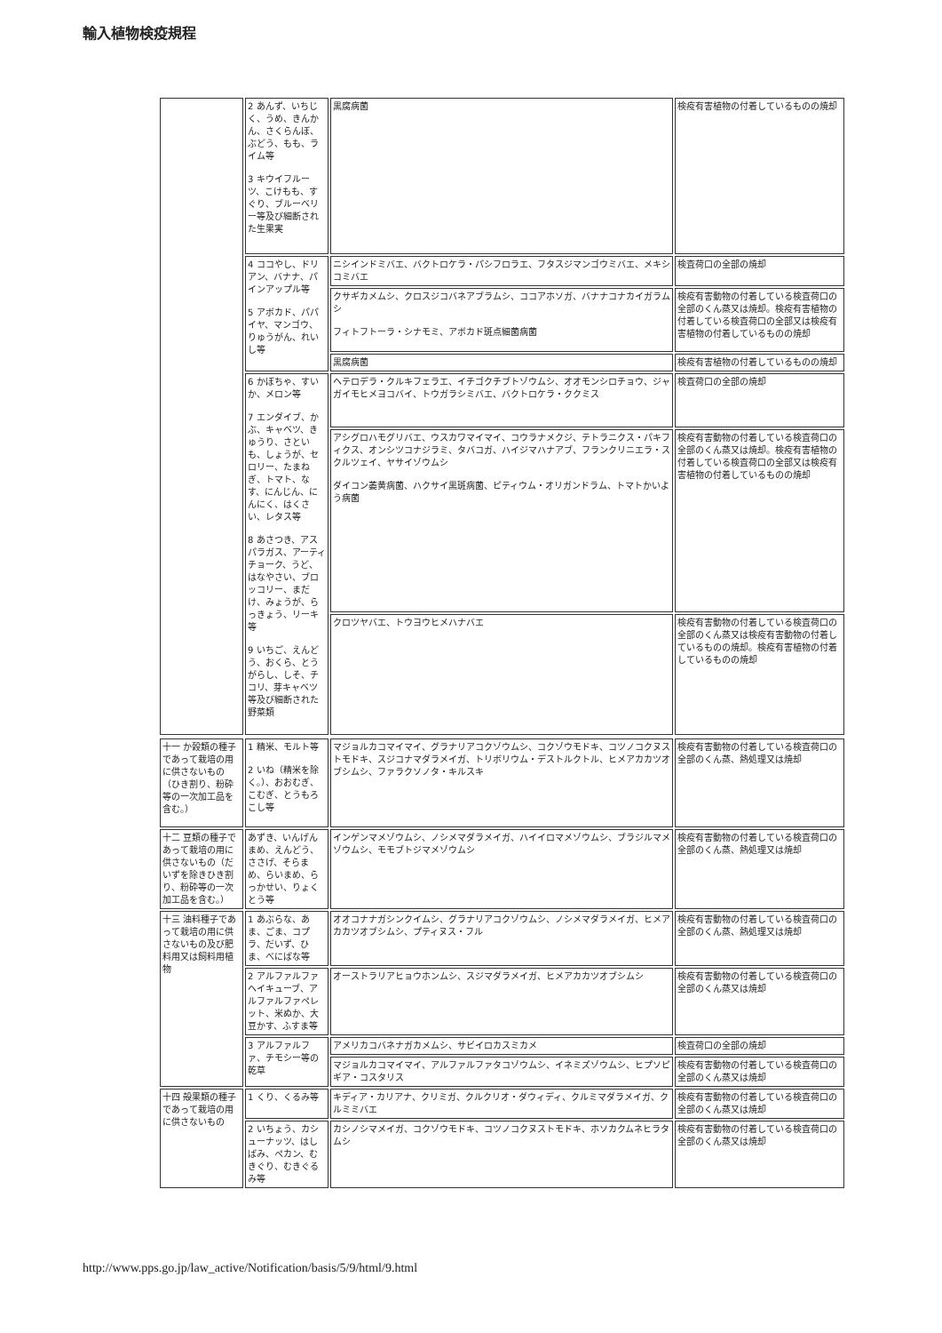輸入植物検疫規程
| | 2 あんず、いちじく、うめ、きんかん、さくらんぼ、ぶどう、もも、ライム等 3 キウイフルーツ、こけもも、すぐり、ブルーベリー等及び細断された生果実 | 黒腐病菌 | 検疫有害植物の付着しているものの焼却 |
| | 4 ココやし、ドリアン、バナナ、パインアップル等 5 アボカド、パパイヤ、マンゴウ、りゅうがん、れいし等 | ニシインドミバエ、バクトロケラ・パシフロラエ、フタスジマンゴウミバエ、メキシコミバエ | 検査荷口の全部の焼却 |
| | | クサギカメムシ、クロスジコバネアブラムシ、ココアホソガ、バナナコナカイガラムシ フィトフトーラ・シナモミ、アボカド斑点細菌病菌 | 検疫有害動物の付着している検査荷口の全部のくん蒸又は焼却。検疫有害植物の付着している検査荷口の全部又は検疫有害植物の付着しているものの焼却 |
| | | 黒腐病菌 | 検疫有害植物の付着しているものの焼却 |
| | 6 かぼちゃ、すいか、メロン等 7 エンダイブ、かぶ、キャベツ、きゅうり、さといも、しょうが、セロリー、たまねぎ、トマト、なす、にんじん、にんにく、はくさい、レタス等 8 あさつき、アスパラガス、アーティチョーク、うど、はなやさい、ブロッコリー、まだけ、みょうが、らっきょう、リーキ等 9 いちご、えんどう、おくら、とうがらし、しそ、チコリ、芽キャベツ等及び細断された野菜類 | ヘテロデラ・クルキフェラエ、イチゴクチブトゾウムシ、オオモンシロチョウ、ジャガイモヒメヨコバイ、トウガラシミバエ、バクトロケラ・ククミス | 検査荷口の全部の焼却 |
| | | アシグロハモグリバエ、ウスカワマイマイ、コウラナメクジ、テトラニクス・パキフィクス、オンシツコナジラミ、タバコガ、ハイジマハナアブ、フランクリニエラ・スクルツェイ、ヤサイゾウムシ ダイコン萎黄病菌、ハクサイ黒斑病菌、ピティウム・オリガンドラム、トマトかいよう病菌 | 検疫有害動物の付着している検査荷口の全部のくん蒸又は焼却。検疫有害植物の付着している検査荷口の全部又は検疫有害植物の付着しているものの焼却 |
| | | クロツヤバエ、トウヨウヒメハナバエ | 検疫有害動物の付着している検査荷口の全部のくん蒸又は検疫有害動物の付着しているものの焼却。検疫有害植物の付着しているものの焼却 |
| 十一 か穀類の種子であって栽培の用に供さないもの（ひき割り、粉砕等の一次加工品を含む。） | 1 精米、モルト等 2 いね（精米を除く。）、おおむぎ、こむぎ、とうもろこし等 | マジョルカコマイマイ、グラナリアコクゾウムシ、コクゾウモドキ、コツノコクヌストモドキ、スジコナマダラメイガ、トリボリウム・デストルクトル、ヒメアカカツオブシムシ、ファラクソノタ・キルスキ | 検疫有害動物の付着している検査荷口の全部のくん蒸、熱処理又は焼却 |
| 十二 豆類の種子であって栽培の用に供さないもの（だいずを除きひき割り、粉砕等の一次加工品を含む。） | あずき、いんげんまめ、えんどう、ささげ、そらまめ、らいまめ、らっかせい、りょくとう等 | インゲンマメゾウムシ、ノシメマダラメイガ、ハイイロマメゾウムシ、ブラジルマメゾウムシ、モモブトジマメゾウムシ | 検疫有害動物の付着している検査荷口の全部のくん蒸、熱処理又は焼却 |
| 十三 油料種子であって栽培の用に供さないもの及び肥料用又は飼料用植物 | 1 あぶらな、あま、ごま、コプラ、だいず、ひま、べにばな等 | オオコナナガシンクイムシ、グラナリアコクゾウムシ、ノシメマダラメイガ、ヒメアカカツオブシムシ、プティヌス・フル | 検疫有害動物の付着している検査荷口の全部のくん蒸、熱処理又は焼却 |
| | 2 アルファルファヘイキューブ、アルファルファペレット、米ぬか、大豆かす、ふすま等 | オーストラリアヒョウホンムシ、スジマダラメイガ、ヒメアカカツオブシムシ | 検疫有害動物の付着している検査荷口の全部のくん蒸又は焼却 |
| | 3 アルファルファ、チモシー等の乾草 | アメリカコバネナガカメムシ、サビイロカスミカメ | 検査荷口の全部の焼却 |
| | | マジョルカコマイマイ、アルファルファタコゾウムシ、イネミズゾウムシ、ヒプソピギア・コスタリス | 検疫有害動物の付着している検査荷口の全部のくん蒸又は焼却 |
| 十四 殻果類の種子であって栽培の用に供さないもの | 1 くり、くるみ等 | キディア・カリアナ、クリミガ、クルクリオ・ダウィディ、クルミマダラメイガ、クルミミバエ | 検疫有害動物の付着している検査荷口の全部のくん蒸又は焼却 |
| | 2 いちょう、カシューナッツ、はしばみ、ペカン、むきぐり、むきぐるみ等 | カシノシマメイガ、コクゾウモドキ、コツノコクヌストモドキ、ホソカクムネヒラタムシ | 検疫有害動物の付着している検査荷口の全部のくん蒸又は焼却 |
http://www.pps.go.jp/law_active/Notification/basis/5/9/html/9.html